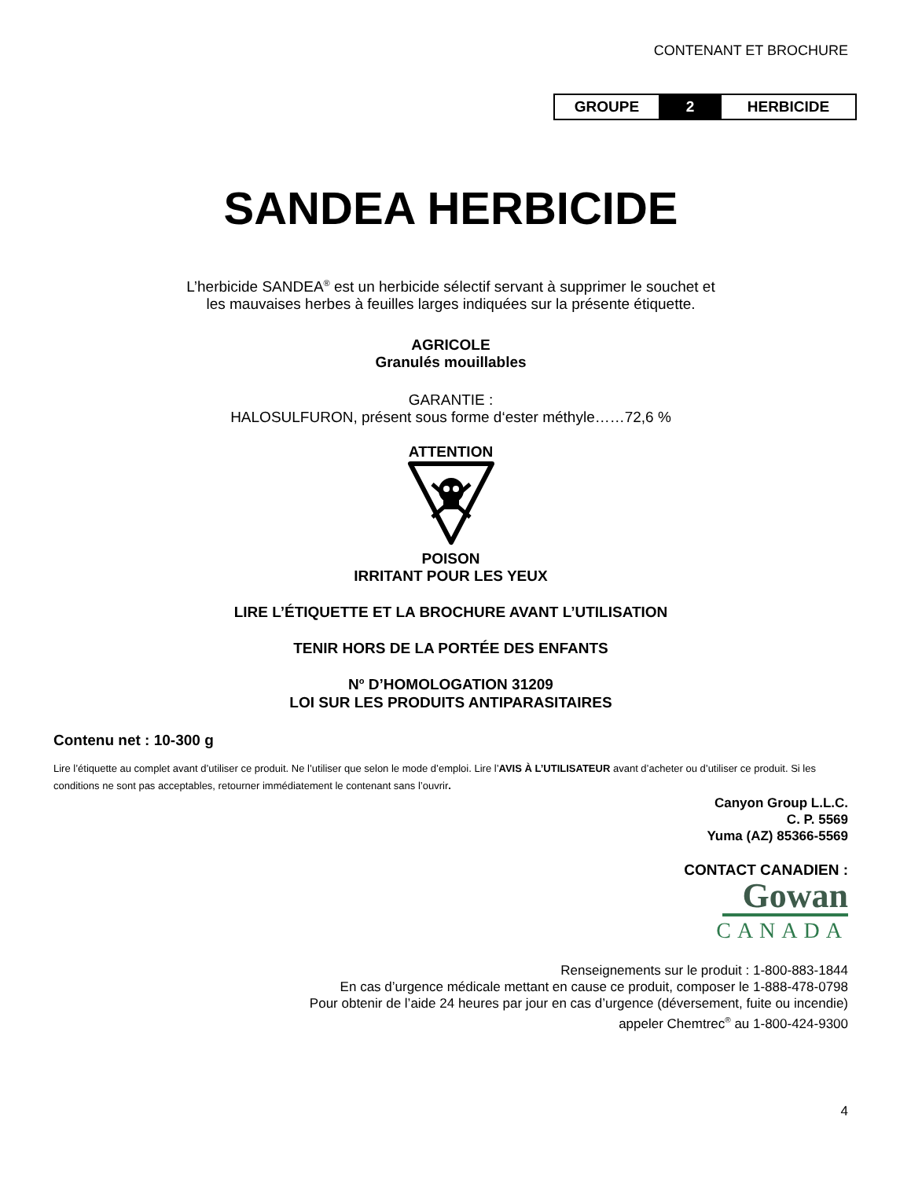CONTENANT ET BROCHURE
| GROUPE | 2 | HERBICIDE |
SANDEA HERBICIDE
L’herbicide SANDEA<sup>®</sup> est un herbicide sélectif servant à supprimer le souchet et
les mauvaises herbes à feuilles larges indiquées sur la présente étiquette.
AGRICOLE
Granulés mouillables
GARANTIE :
HALOSULFURON, présent sous forme d‘ester méthyle……72,6 %
ATTENTION
POISON
IRRITANT POUR LES YEUX
LIRE L’ÉTIQUETTE ET LA BROCHURE AVANT L’UTILISATION
TENIR HORS DE LA PORTÉE DES ENFANTS
N<sup>o</sup> D’HOMOLOGATION 31209
LOI SUR LES PRODUITS ANTIPARASITAIRES
Contenu net : 10-300 g
Lire l’étiquette au complet avant d’utiliser ce produit. Ne l’utiliser que selon le mode d’emploi. Lire l’AVIS À L’UTILISATEUR avant d’acheter ou d’utiliser ce produit. Si les conditions ne sont pas acceptables, retourner immédiatement le contenant sans l’ouvrir.
Canyon Group L.L.C.
C. P. 5569
Yuma (AZ) 85366-5569
CONTACT CANADIEN :
Gowan
CANADA
Renseignements sur le produit : 1-800-883-1844
En cas d’urgence médicale mettant en cause ce produit, composer le 1-888-478-0798
Pour obtenir de l’aide 24 heures par jour en cas d’urgence (déversement, fuite ou incendie)
appeler Chemtrec<sup>®</sup> au 1-800-424-9300
4